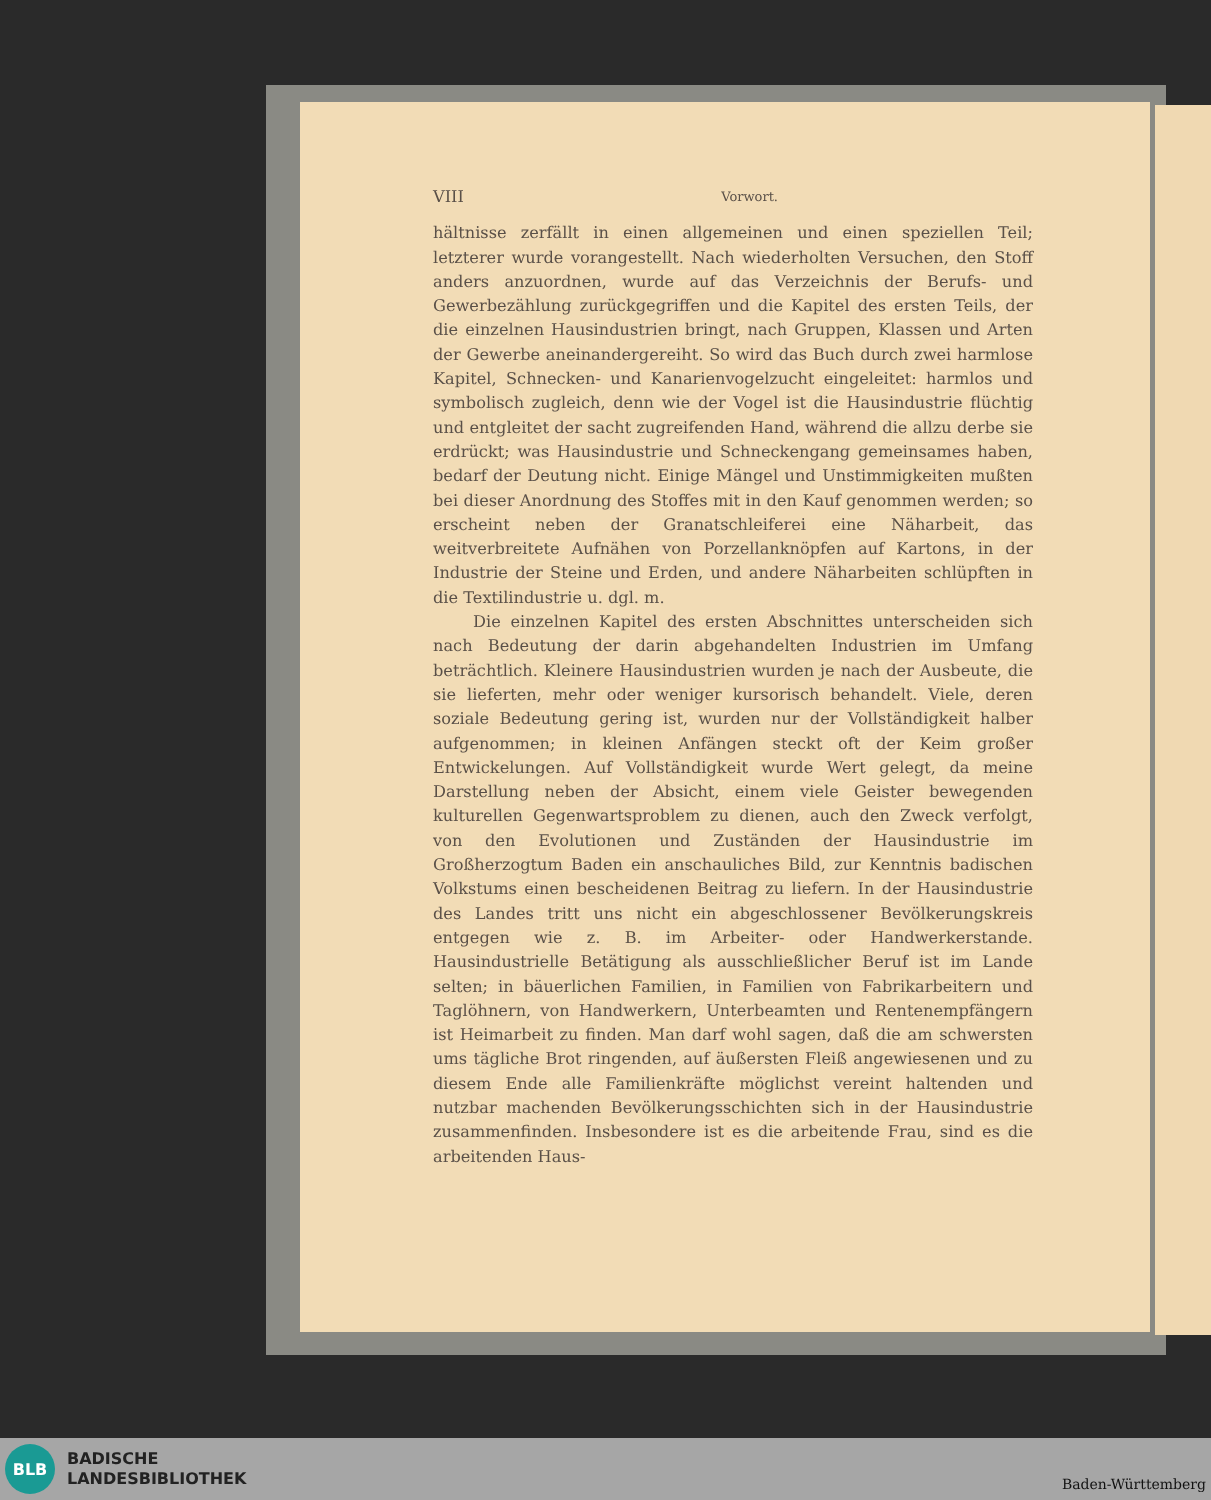VIII Vorwort.
hältnisse zerfällt in einen allgemeinen und einen speziellen Teil; letzterer wurde vorangestellt. Nach wiederholten Versuchen, den Stoff anders anzuordnen, wurde auf das Verzeichnis der Berufs- und Gewerbezählung zurückgegriffen und die Kapitel des ersten Teils, der die einzelnen Hausindustrien bringt, nach Gruppen, Klassen und Arten der Gewerbe aneinandergereiht. So wird das Buch durch zwei harmlose Kapitel, Schnecken- und Kanarienvogelzucht eingeleitet: harmlos und symbolisch zugleich, denn wie der Vogel ist die Hausindustrie flüchtig und entgleitet der sacht zugreifenden Hand, während die allzu derbe sie erdrückt; was Hausindustrie und Schneckengang gemeinsames haben, bedarf der Deutung nicht. Einige Mängel und Unstimmigkeiten mußten bei dieser Anordnung des Stoffes mit in den Kauf genommen werden; so erscheint neben der Granatschleiferei eine Näharbeit, das weitverbreitete Aufnähen von Porzellanknöpfen auf Kartons, in der Industrie der Steine und Erden, und andere Näharbeiten schlüpften in die Textilindustrie u. dgl. m.
Die einzelnen Kapitel des ersten Abschnittes unterscheiden sich nach Bedeutung der darin abgehandelten Industrien im Umfang beträchtlich. Kleinere Hausindustrien wurden je nach der Ausbeute, die sie lieferten, mehr oder weniger kursorisch behandelt. Viele, deren soziale Bedeutung gering ist, wurden nur der Vollständigkeit halber aufgenommen; in kleinen Anfängen steckt oft der Keim großer Entwickelungen. Auf Vollständigkeit wurde Wert gelegt, da meine Darstellung neben der Absicht, einem viele Geister bewegenden kulturellen Gegenwartsproblem zu dienen, auch den Zweck verfolgt, von den Evolutionen und Zuständen der Hausindustrie im Großherzogtum Baden ein anschauliches Bild, zur Kenntnis badischen Volkstums einen bescheidenen Beitrag zu liefern. In der Hausindustrie des Landes tritt uns nicht ein abgeschlossener Bevölkerungskreis entgegen wie z. B. im Arbeiter- oder Handwerkerstande. Hausindustrielle Betätigung als ausschließlicher Beruf ist im Lande selten; in bäuerlichen Familien, in Familien von Fabrikarbeitern und Taglöhnern, von Handwerkern, Unterbeamten und Rentenempfängern ist Heimarbeit zu finden. Man darf wohl sagen, daß die am schwersten ums tägliche Brot ringenden, auf äußersten Fleiß angewiesenen und zu diesem Ende alle Familienkräfte möglichst vereint haltenden und nutzbar machenden Bevölkerungsschichten sich in der Hausindustrie zusammenfinden. Insbesondere ist es die arbeitende Frau, sind es die arbeitenden Haus-
BLB
BADISCHE
LANDESBIBLIOTHEK
Baden-Württemberg